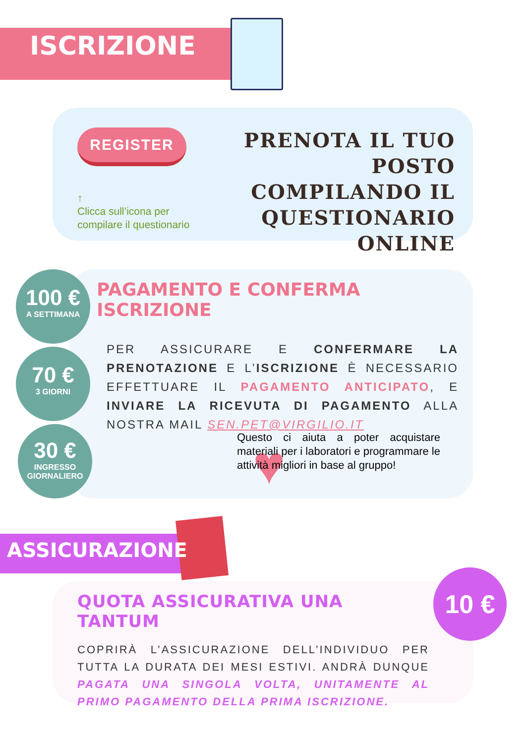ISCRIZIONE
REGISTER
↑
Clicca sull’icona per compilare il questionario
PRENOTA IL TUO POSTO COMPILANDO IL QUESTIONARIO ONLINE
100 €
A SETTIMANA
70 €
3 GIORNI
30 €
INGRESSO
GIORNALIERO
PAGAMENTO E CONFERMA ISCRIZIONE
PER ASSICURARE E CONFERMARE LA PRENOTAZIONE E L’ISCRIZIONE È NECESSARIO EFFETTUARE IL PAGAMENTO ANTICIPATO, E INVIARE LA RICEVUTA DI PAGAMENTO ALLA NOSTRA MAIL SEN.PET@VIRGILIO.IT
♥
Questo ci aiuta a poter acquistare materiali per i laboratori e programmare le attività migliori in base al gruppo!
ASSICURAZIONE
QUOTA ASSICURATIVA UNA TANTUM
COPRIRÀ L’ASSICURAZIONE DELL’INDIVIDUO PER TUTTA LA DURATA DEI MESI ESTIVI. ANDRÀ DUNQUE PAGATA UNA SINGOLA VOLTA, UNITAMENTE AL PRIMO PAGAMENTO DELLA PRIMA ISCRIZIONE.
10 €